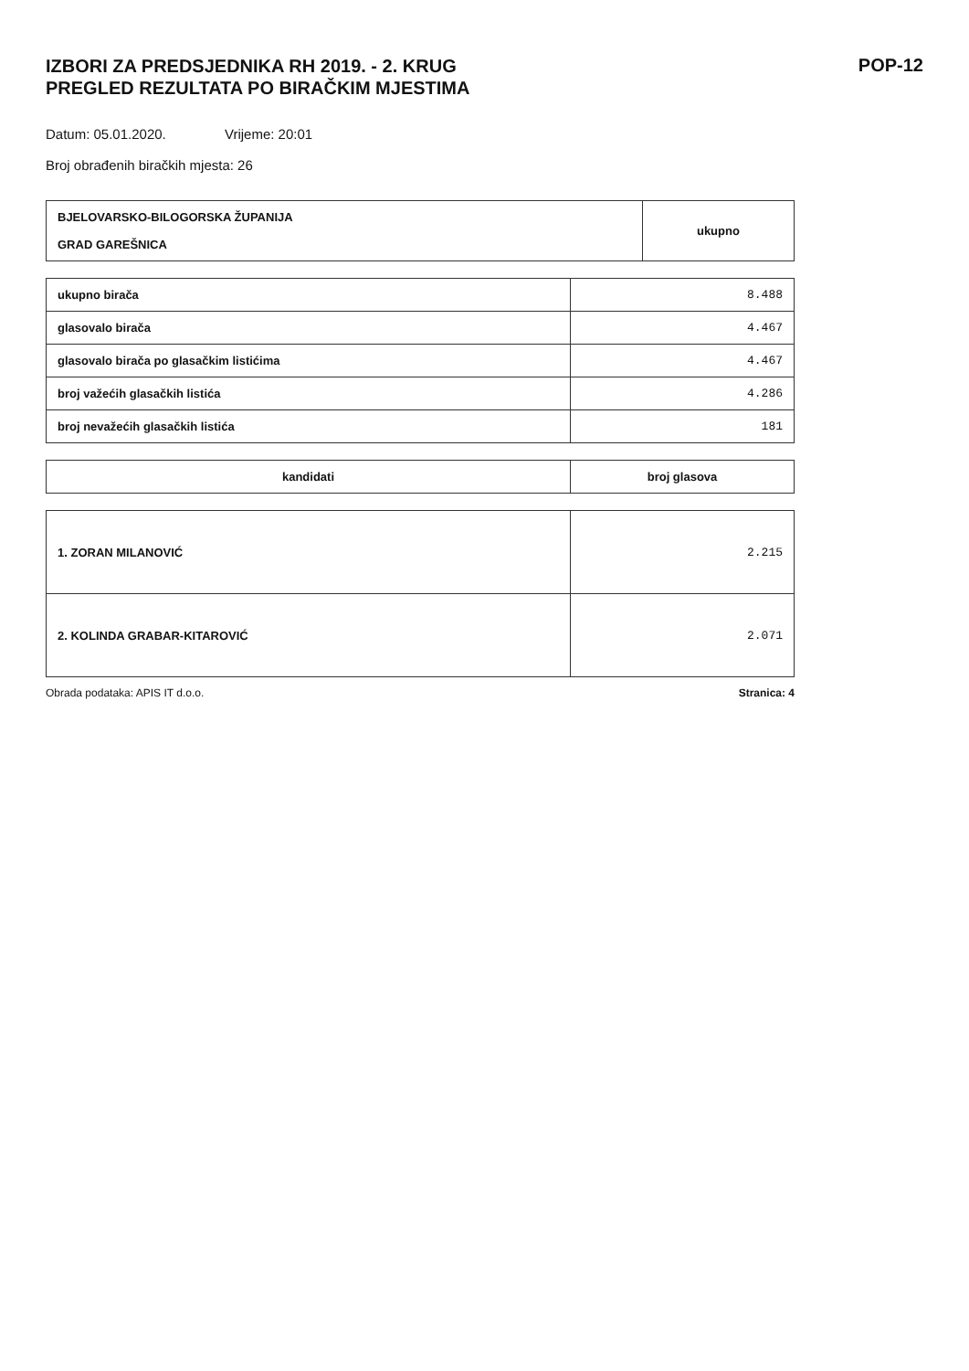IZBORI ZA PREDSJEDNIKA RH 2019. - 2. KRUG
PREGLED REZULTATA PO BIRAČKIM MJESTIMA
POP-12
Datum: 05.01.2020. Vrijeme: 20:01
Broj obrađenih biračkih mjesta: 26
| BJELOVARSKO-BILOGORSKA ŽUPANIJA GRAD GAREŠNICA | ukupno |
| ukupno birača | 8.488 |
| glasovalo birača | 4.467 |
| glasovalo birača po glasačkim listićima | 4.467 |
| broj važećih glasačkih listića | 4.286 |
| broj nevažećih glasačkih listića | 181 |
| kandidati | broj glasova |
| --- | --- |
| 1. ZORAN MILANOVIĆ | 2.215 |
| 2. KOLINDA GRABAR-KITAROVIĆ | 2.071 |
Obrada podataka: APIS IT d.o.o. Stranica: 4